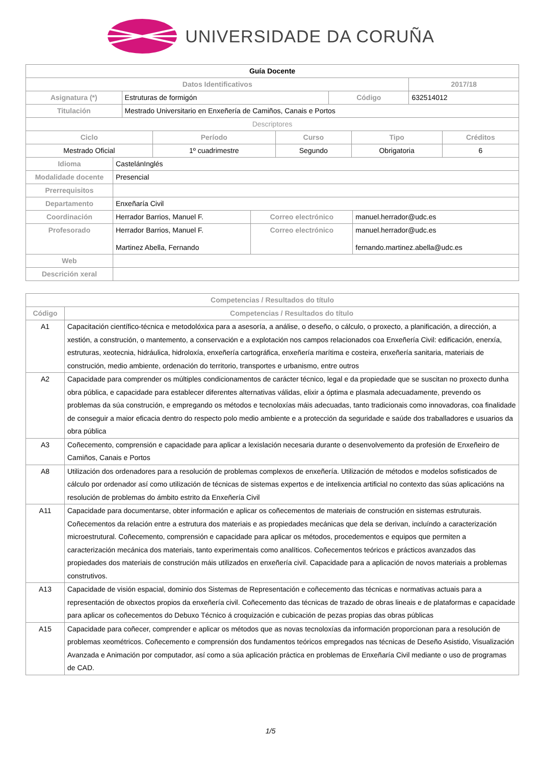UNIVERSIDADE DA CORUÑA
| Guía Docente | | | |
| Datos Identificativos | | | 2017/18 |
| Asignatura (*) | Estruturas de formigón | Código | 632514012 |
| Titulación | Mestrado Universitario en Enxeñería de Camiños, Canais e Portos | | |
| Descriptores | | | |
| Ciclo | Período | Curso | Tipo | Créditos |
| --- | --- | --- | --- | --- |
| Mestrado Oficial | 1º cuadrimestre | Segundo | Obrigatoria | 6 |
| Idioma | CastelánInglés | | |
| Modalidade docente | Presencial | | |
| Prerrequisitos | | | |
| Departamento | Enxeñaría Civil | | |
| Coordinación | Herrador Barrios, Manuel F. | Correo electrónico | manuel.herrador@udc.es |
| Profesorado | Herrador Barrios, Manuel F. Martinez Abella, Fernando | Correo electrónico | manuel.herrador@udc.es fernando.martinez.abella@udc.es |
| Web | | | |
| Descrición xeral | | | |
| Competencias / Resultados do título | |
| --- | --- |
| Código | Competencias / Resultados do título |
| A1 | Capacitación científico-técnica e metodolóxica para a asesoría, a análise, o deseño, o cálculo, o proxecto, a planificación, a dirección, a xestión, a construción, o mantemento, a conservación e a explotación nos campos relacionados coa Enxeñería Civil: edificación, enerxía, estruturas, xeotecnia, hidráulica, hidroloxía, enxeñería cartográfica, enxeñería marítima e costeira, enxeñería sanitaria, materiais de construción, medio ambiente, ordenación do territorio, transportes e urbanismo, entre outros |
| A2 | Capacidade para comprender os múltiples condicionamentos de carácter técnico, legal e da propiedade que se suscitan no proxecto dunha obra pública, e capacidade para establecer diferentes alternativas válidas, elixir a óptima e plasmala adecuadamente, prevendo os problemas da súa construción, e empregando os métodos e tecnoloxías máis adecuadas, tanto tradicionais como innovadoras, coa finalidade de conseguir a maior eficacia dentro do respecto polo medio ambiente e a protección da seguridade e saúde dos traballadores e usuarios da obra pública |
| A3 | Coñecemento, comprensión e capacidade para aplicar a lexislación necesaria durante o desenvolvemento da profesión de Enxeñeiro de Camiños, Canais e Portos |
| A8 | Utilización dos ordenadores para a resolución de problemas complexos de enxeñería. Utilización de métodos e modelos sofisticados de cálculo por ordenador así como utilización de técnicas de sistemas expertos e de intelixencia artificial no contexto das súas aplicacións na resolución de problemas do ámbito estrito da Enxeñería Civil |
| A11 | Capacidade para documentarse, obter información e aplicar os coñecementos de materiais de construción en sistemas estruturais. Coñecementos da relación entre a estrutura dos materiais e as propiedades mecánicas que dela se derivan, incluíndo a caracterización microestrutural. Coñecemento, comprensión e capacidade para aplicar os métodos, procedementos e equipos que permiten a caracterización mecánica dos materiais, tanto experimentais como analíticos. Coñecementos teóricos e prácticos avanzados das propiedades dos materiais de construción máis utilizados en enxeñería civil. Capacidade para a aplicación de novos materiais a problemas construtivos. |
| A13 | Capacidade de visión espacial, dominio dos Sistemas de Representación e coñecemento das técnicas e normativas actuais para a representación de obxectos propios da enxeñería civil. Coñecemento das técnicas de trazado de obras lineais e de plataformas e capacidade para aplicar os coñecementos do Debuxo Técnico á croquización e cubicación de pezas propias das obras públicas |
| A15 | Capacidade para coñecer, comprender e aplicar os métodos que as novas tecnoloxías da información proporcionan para a resolución de problemas xeométricos. Coñecemento e comprensión dos fundamentos teóricos empregados nas técnicas de Deseño Asistido, Visualización Avanzada e Animación por computador, así como a súa aplicación práctica en problemas de Enxeñaría Civil mediante o uso de programas de CAD. |
1/5